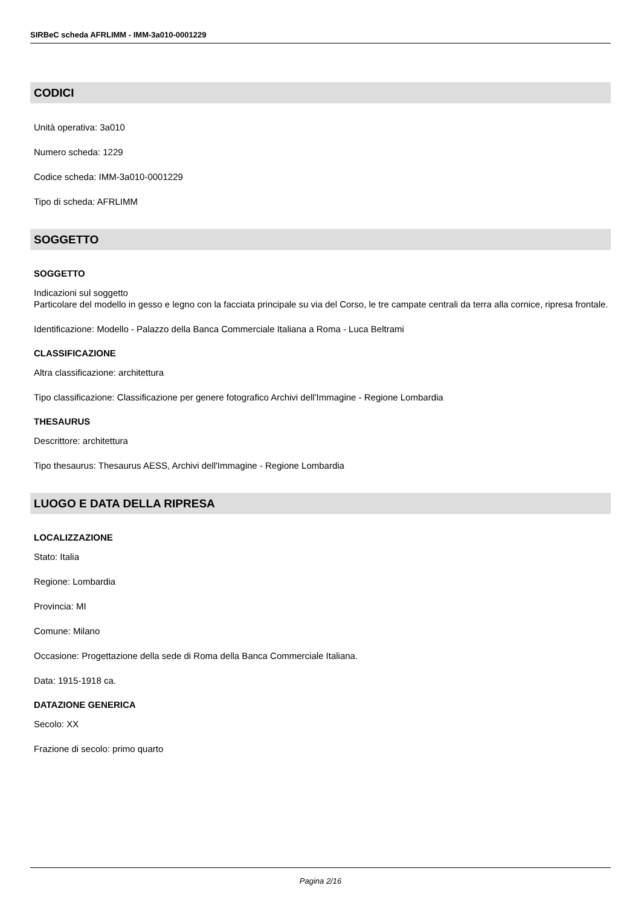SIRBeC scheda AFRLIMM - IMM-3a010-0001229
CODICI
Unità operativa: 3a010
Numero scheda: 1229
Codice scheda: IMM-3a010-0001229
Tipo di scheda: AFRLIMM
SOGGETTO
SOGGETTO
Indicazioni sul soggetto
Particolare del modello in gesso e legno con la facciata principale su via del Corso, le tre campate centrali da terra alla cornice, ripresa frontale.
Identificazione: Modello - Palazzo della Banca Commerciale Italiana a Roma - Luca Beltrami
CLASSIFICAZIONE
Altra classificazione: architettura
Tipo classificazione: Classificazione per genere fotografico Archivi dell'Immagine - Regione Lombardia
THESAURUS
Descrittore: architettura
Tipo thesaurus: Thesaurus AESS, Archivi dell'Immagine - Regione Lombardia
LUOGO E DATA DELLA RIPRESA
LOCALIZZAZIONE
Stato: Italia
Regione: Lombardia
Provincia: MI
Comune: Milano
Occasione: Progettazione della sede di Roma della Banca Commerciale Italiana.
Data: 1915-1918 ca.
DATAZIONE GENERICA
Secolo: XX
Frazione di secolo: primo quarto
Pagina 2/16